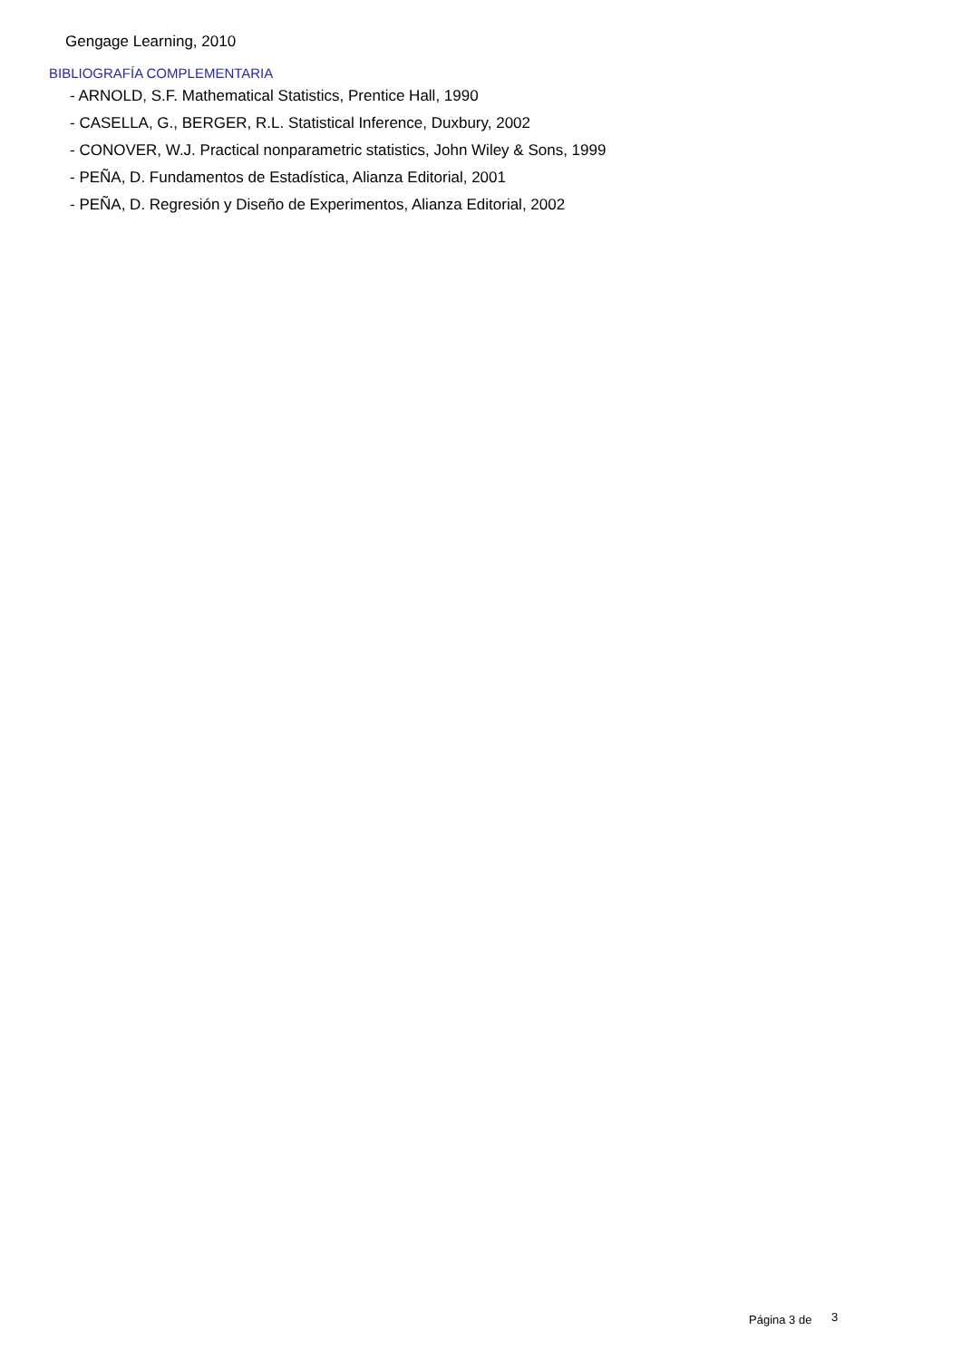Gengage Learning, 2010
BIBLIOGRAFÍA COMPLEMENTARIA
- ARNOLD, S.F. Mathematical Statistics, Prentice Hall, 1990
- CASELLA, G., BERGER, R.L. Statistical Inference, Duxbury, 2002
- CONOVER, W.J. Practical nonparametric statistics, John Wiley & Sons, 1999
- PEÑA, D. Fundamentos de Estadística, Alianza Editorial, 2001
- PEÑA, D. Regresión y Diseño de Experimentos, Alianza Editorial, 2002
Página 3 de 3